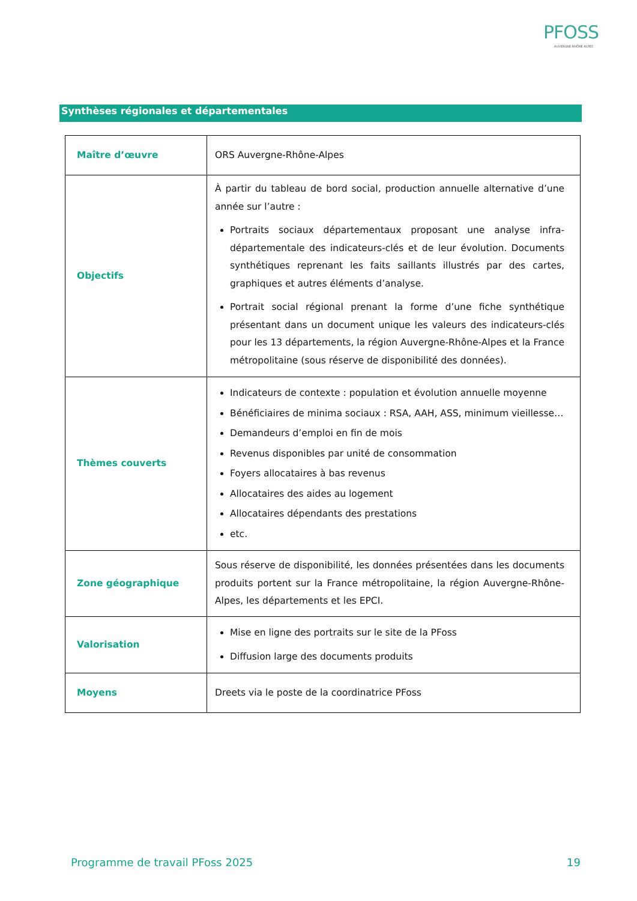PFOSS
AUVERGNE-RHÔNE-ALPES
Synthèses régionales et départementales
| Maître d’œuvre | ORS Auvergne-Rhône-Alpes |
| Objectifs | À partir du tableau de bord social, production annuelle alternative d’une année sur l’autre : Portraits sociaux départementaux proposant une analyse infra-départementale des indicateurs-clés et de leur évolution. Documents synthétiques reprenant les faits saillants illustrés par des cartes, graphiques et autres éléments d’analyse. Portrait social régional prenant la forme d’une fiche synthétique présentant dans un document unique les valeurs des indicateurs-clés pour les 13 départements, la région Auvergne-Rhône-Alpes et la France métropolitaine (sous réserve de disponibilité des données). |
| Thèmes couverts | Indicateurs de contexte : population et évolution annuelle moyenne Bénéficiaires de minima sociaux : RSA, AAH, ASS, minimum vieillesse… Demandeurs d’emploi en fin de mois Revenus disponibles par unité de consommation Foyers allocataires à bas revenus Allocataires des aides au logement Allocataires dépendants des prestations etc. |
| Zone géographique | Sous réserve de disponibilité, les données présentées dans les documents produits portent sur la France métropolitaine, la région Auvergne-Rhône-Alpes, les départements et les EPCI. |
| Valorisation | Mise en ligne des portraits sur le site de la PFoss Diffusion large des documents produits |
| Moyens | Dreets via le poste de la coordinatrice PFoss |
Programme de travail PFoss 2025 19